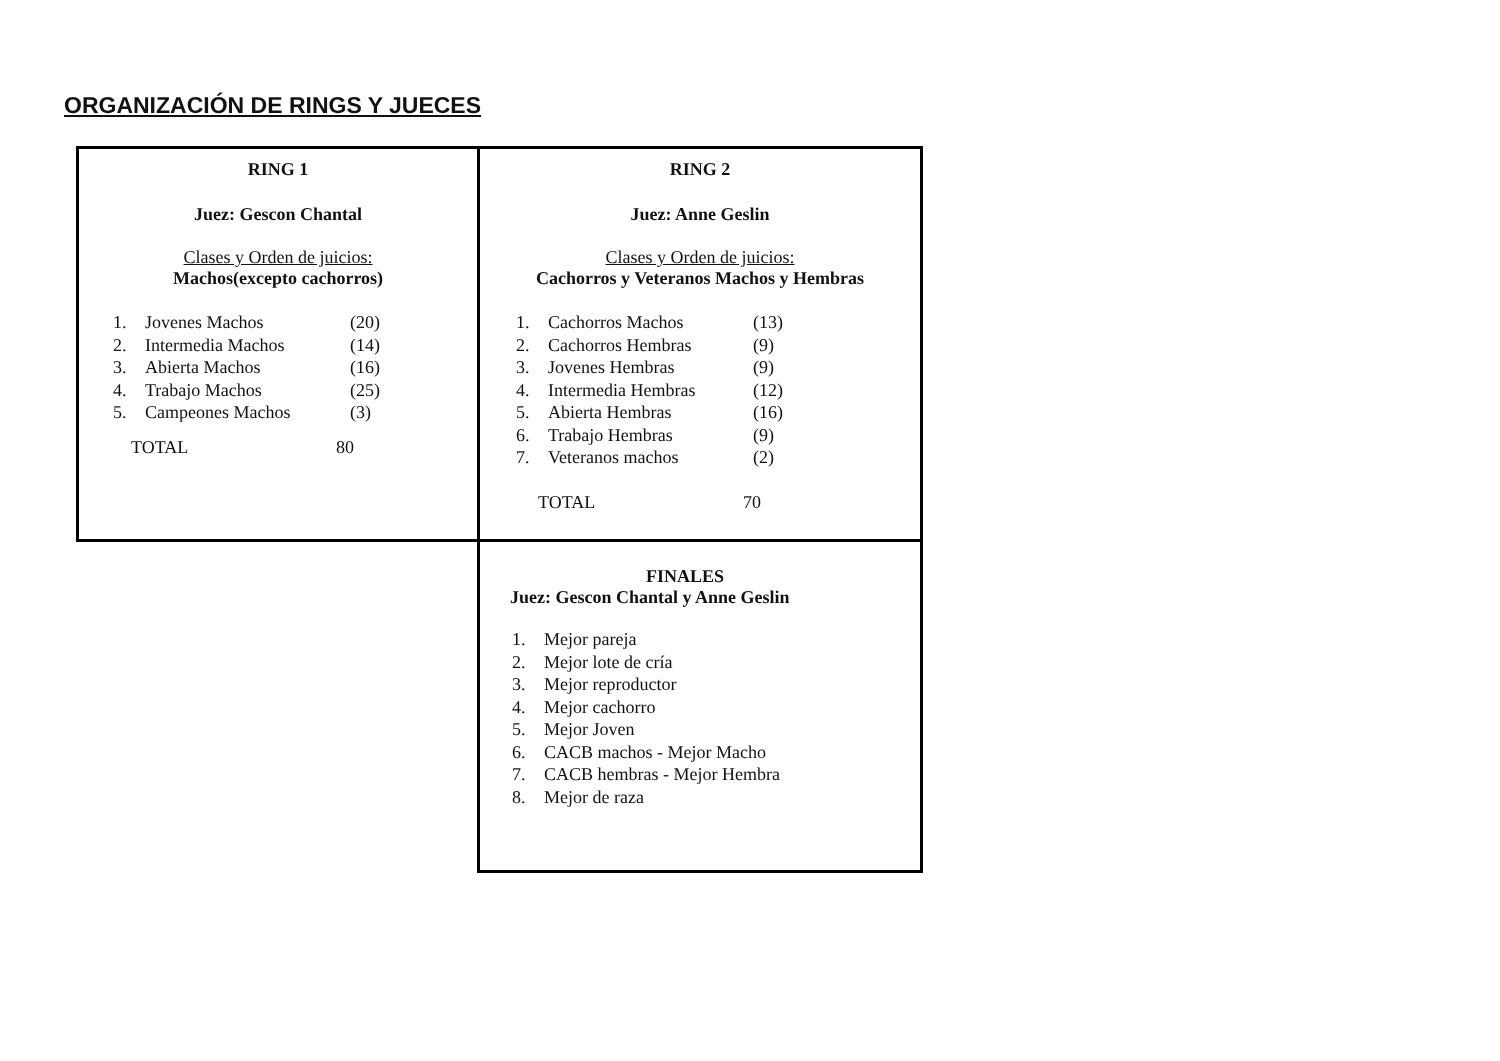ORGANIZACIÓN DE RINGS Y JUECES
| RING 1 Juez: Gescon Chantal Clases y Orden de juicios: Machos(excepto cachorros) 1. Jovenes Machos (20) 2. Intermedia Machos (14) 3. Abierta Machos (16) 4. Trabajo Machos (25) 5. Campeones Machos (3) TOTAL 80 | RING 2 Juez: Anne Geslin Clases y Orden de juicios: Cachorros y Veteranos Machos y Hembras 1. Cachorros Machos (13) 2. Cachorros Hembras (9) 3. Jovenes Hembras (9) 4. Intermedia Hembras (12) 5. Abierta Hembras (16) 6. Trabajo Hembras (9) 7. Veteranos machos (2) TOTAL 70 |
| | FINALES Juez: Gescon Chantal y Anne Geslin 1. Mejor pareja 2. Mejor lote de cría 3. Mejor reproductor 4. Mejor cachorro 5. Mejor Joven 6. CACB machos - Mejor Macho 7. CACB hembras - Mejor Hembra 8. Mejor de raza |